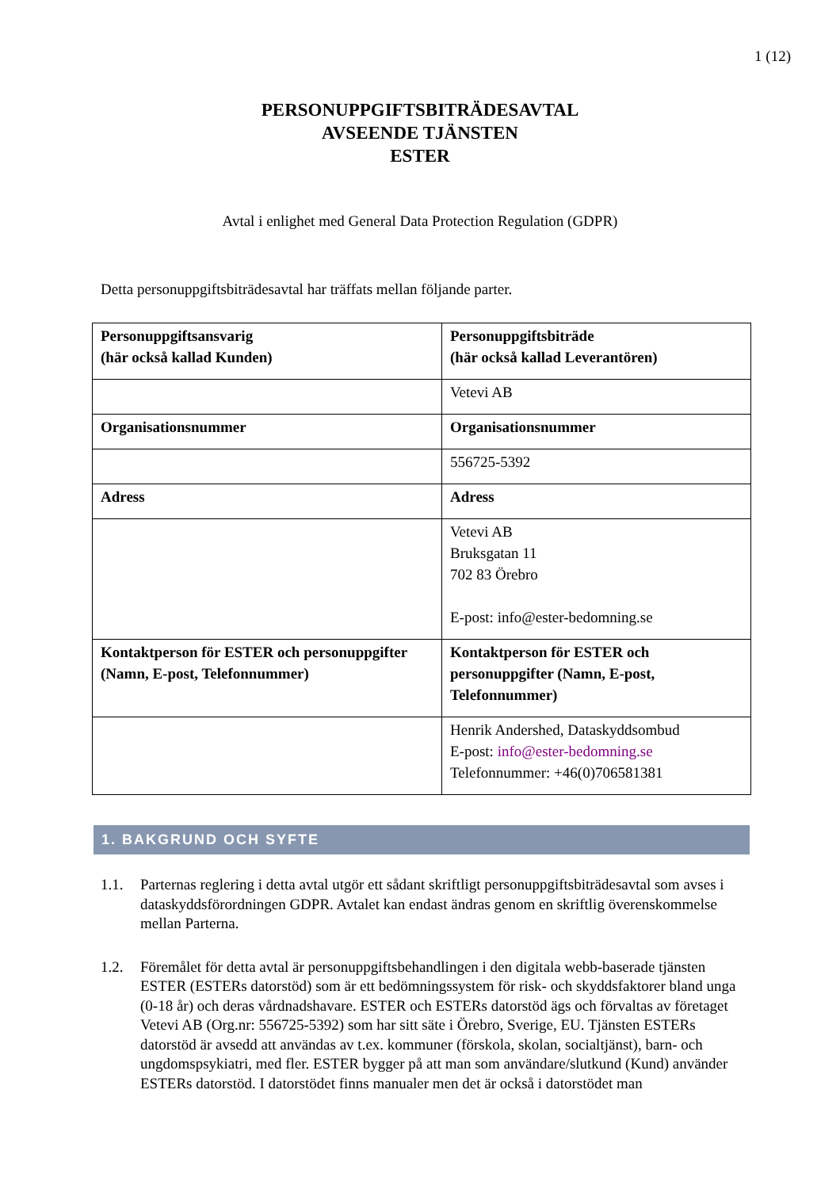1 (12)
PERSONUPPGIFTSBITRÄDESAVTAL
AVSEENDE TJÄNSTEN
ESTER
Avtal i enlighet med General Data Protection Regulation (GDPR)
Detta personuppgiftsbiträdesavtal har träffats mellan följande parter.
| Personuppgiftsansvarig (här också kallad Kunden) | Personuppgiftsbiträde (här också kallad Leverantören) |
| | Vetevi AB |
| Organisationsnummer | Organisationsnummer |
| | 556725-5392 |
| Adress | Adress |
| | Vetevi AB Bruksgatan 11 702 83 Örebro E-post: info@ester-bedomning.se |
| Kontaktperson för ESTER och personuppgifter (Namn, E-post, Telefonnummer) | Kontaktperson för ESTER och personuppgifter (Namn, E-post, Telefonnummer) |
| | Henrik Andershed, Dataskyddsombud E-post: info@ester-bedomning.se Telefonnummer: +46(0)706581381 |
1. BAKGRUND OCH SYFTE
1.1. Parternas reglering i detta avtal utgör ett sådant skriftligt personuppgiftsbiträdesavtal som avses i dataskyddsförordningen GDPR. Avtalet kan endast ändras genom en skriftlig överenskommelse mellan Parterna.
1.2. Föremålet för detta avtal är personuppgiftsbehandlingen i den digitala webb-baserade tjänsten ESTER (ESTERs datorstöd) som är ett bedömningssystem för risk- och skyddsfaktorer bland unga (0-18 år) och deras vårdnadshavare. ESTER och ESTERs datorstöd ägs och förvaltas av företaget Vetevi AB (Org.nr: 556725-5392) som har sitt säte i Örebro, Sverige, EU. Tjänsten ESTERs datorstöd är avsedd att användas av t.ex. kommuner (förskola, skolan, socialtjänst), barn- och ungdomspsykiatri, med fler. ESTER bygger på att man som användare/slutkund (Kund) använder ESTERs datorstöd. I datorstödet finns manualer men det är också i datorstödet man